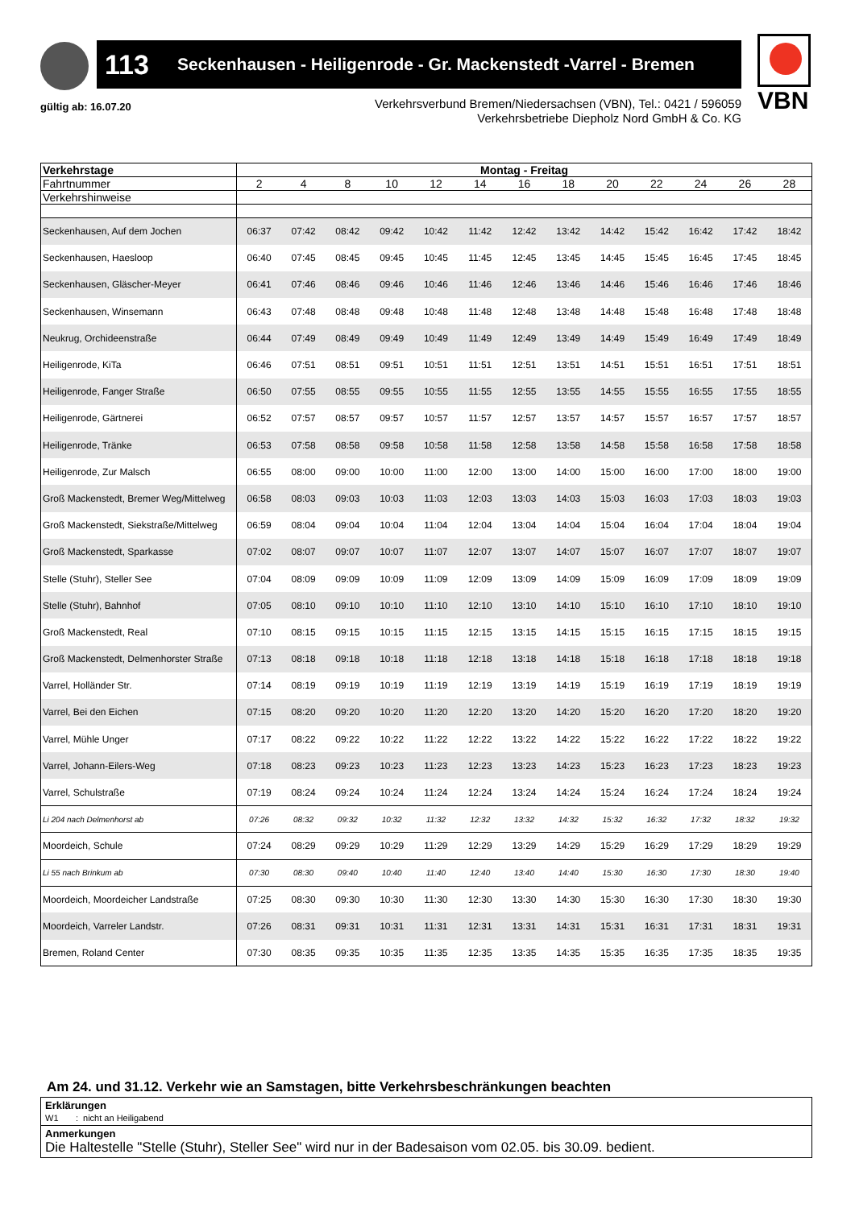113 Seckenhausen - Heiligenrode - Gr. Mackenstedt -Varrel - Bremen VBN
gültig ab: 16.07.20
Verkehrsverbund Bremen/Niedersachsen (VBN), Tel.: 0421 / 596059
Verkehrsbetriebe Diepholz Nord GmbH & Co. KG
| Verkehrstage | Montag - Freitag | | | | | | | | | | | | |
| --- | --- | --- | --- | --- | --- | --- | --- | --- | --- | --- | --- | --- | --- |
| Fahrtnummer | 2 | 4 | 8 | 10 | 12 | 14 | 16 | 18 | 20 | 22 | 24 | 26 | 28 |
| Verkehrshinweise | | | | | | | | | | | | | |
| Seckenhausen, Auf dem Jochen | 06:37 | 07:42 | 08:42 | 09:42 | 10:42 | 11:42 | 12:42 | 13:42 | 14:42 | 15:42 | 16:42 | 17:42 | 18:42 |
| Seckenhausen, Haesloop | 06:40 | 07:45 | 08:45 | 09:45 | 10:45 | 11:45 | 12:45 | 13:45 | 14:45 | 15:45 | 16:45 | 17:45 | 18:45 |
| Seckenhausen, Gläscher-Meyer | 06:41 | 07:46 | 08:46 | 09:46 | 10:46 | 11:46 | 12:46 | 13:46 | 14:46 | 15:46 | 16:46 | 17:46 | 18:46 |
| Seckenhausen, Winsemann | 06:43 | 07:48 | 08:48 | 09:48 | 10:48 | 11:48 | 12:48 | 13:48 | 14:48 | 15:48 | 16:48 | 17:48 | 18:48 |
| Neukrug, Orchideenstraße | 06:44 | 07:49 | 08:49 | 09:49 | 10:49 | 11:49 | 12:49 | 13:49 | 14:49 | 15:49 | 16:49 | 17:49 | 18:49 |
| Heiligenrode, KiTa | 06:46 | 07:51 | 08:51 | 09:51 | 10:51 | 11:51 | 12:51 | 13:51 | 14:51 | 15:51 | 16:51 | 17:51 | 18:51 |
| Heiligenrode, Fanger Straße | 06:50 | 07:55 | 08:55 | 09:55 | 10:55 | 11:55 | 12:55 | 13:55 | 14:55 | 15:55 | 16:55 | 17:55 | 18:55 |
| Heiligenrode, Gärtnerei | 06:52 | 07:57 | 08:57 | 09:57 | 10:57 | 11:57 | 12:57 | 13:57 | 14:57 | 15:57 | 16:57 | 17:57 | 18:57 |
| Heiligenrode, Tränke | 06:53 | 07:58 | 08:58 | 09:58 | 10:58 | 11:58 | 12:58 | 13:58 | 14:58 | 15:58 | 16:58 | 17:58 | 18:58 |
| Heiligenrode, Zur Malsch | 06:55 | 08:00 | 09:00 | 10:00 | 11:00 | 12:00 | 13:00 | 14:00 | 15:00 | 16:00 | 17:00 | 18:00 | 19:00 |
| Groß Mackenstedt, Bremer Weg/Mittelweg | 06:58 | 08:03 | 09:03 | 10:03 | 11:03 | 12:03 | 13:03 | 14:03 | 15:03 | 16:03 | 17:03 | 18:03 | 19:03 |
| Groß Mackenstedt, Siekstraße/Mittelweg | 06:59 | 08:04 | 09:04 | 10:04 | 11:04 | 12:04 | 13:04 | 14:04 | 15:04 | 16:04 | 17:04 | 18:04 | 19:04 |
| Groß Mackenstedt, Sparkasse | 07:02 | 08:07 | 09:07 | 10:07 | 11:07 | 12:07 | 13:07 | 14:07 | 15:07 | 16:07 | 17:07 | 18:07 | 19:07 |
| Stelle (Stuhr), Steller See | 07:04 | 08:09 | 09:09 | 10:09 | 11:09 | 12:09 | 13:09 | 14:09 | 15:09 | 16:09 | 17:09 | 18:09 | 19:09 |
| Stelle (Stuhr), Bahnhof | 07:05 | 08:10 | 09:10 | 10:10 | 11:10 | 12:10 | 13:10 | 14:10 | 15:10 | 16:10 | 17:10 | 18:10 | 19:10 |
| Groß Mackenstedt, Real | 07:10 | 08:15 | 09:15 | 10:15 | 11:15 | 12:15 | 13:15 | 14:15 | 15:15 | 16:15 | 17:15 | 18:15 | 19:15 |
| Groß Mackenstedt, Delmenhorster Straße | 07:13 | 08:18 | 09:18 | 10:18 | 11:18 | 12:18 | 13:18 | 14:18 | 15:18 | 16:18 | 17:18 | 18:18 | 19:18 |
| Varrel, Holländer Str. | 07:14 | 08:19 | 09:19 | 10:19 | 11:19 | 12:19 | 13:19 | 14:19 | 15:19 | 16:19 | 17:19 | 18:19 | 19:19 |
| Varrel, Bei den Eichen | 07:15 | 08:20 | 09:20 | 10:20 | 11:20 | 12:20 | 13:20 | 14:20 | 15:20 | 16:20 | 17:20 | 18:20 | 19:20 |
| Varrel, Mühle Unger | 07:17 | 08:22 | 09:22 | 10:22 | 11:22 | 12:22 | 13:22 | 14:22 | 15:22 | 16:22 | 17:22 | 18:22 | 19:22 |
| Varrel, Johann-Eilers-Weg | 07:18 | 08:23 | 09:23 | 10:23 | 11:23 | 12:23 | 13:23 | 14:23 | 15:23 | 16:23 | 17:23 | 18:23 | 19:23 |
| Varrel, Schulstraße | 07:19 | 08:24 | 09:24 | 10:24 | 11:24 | 12:24 | 13:24 | 14:24 | 15:24 | 16:24 | 17:24 | 18:24 | 19:24 |
| Li 204 nach Delmenhorst ab | 07:26 | 08:32 | 09:32 | 10:32 | 11:32 | 12:32 | 13:32 | 14:32 | 15:32 | 16:32 | 17:32 | 18:32 | 19:32 |
| Moordeich, Schule | 07:24 | 08:29 | 09:29 | 10:29 | 11:29 | 12:29 | 13:29 | 14:29 | 15:29 | 16:29 | 17:29 | 18:29 | 19:29 |
| Li 55 nach Brinkum ab | 07:30 | 08:30 | 09:40 | 10:40 | 11:40 | 12:40 | 13:40 | 14:40 | 15:30 | 16:30 | 17:30 | 18:30 | 19:40 |
| Moordeich, Moordeicher Landstraße | 07:25 | 08:30 | 09:30 | 10:30 | 11:30 | 12:30 | 13:30 | 14:30 | 15:30 | 16:30 | 17:30 | 18:30 | 19:30 |
| Moordeich, Varreler Landstr. | 07:26 | 08:31 | 09:31 | 10:31 | 11:31 | 12:31 | 13:31 | 14:31 | 15:31 | 16:31 | 17:31 | 18:31 | 19:31 |
| Bremen, Roland Center | 07:30 | 08:35 | 09:35 | 10:35 | 11:35 | 12:35 | 13:35 | 14:35 | 15:35 | 16:35 | 17:35 | 18:35 | 19:35 |
Am 24. und 31.12. Verkehr wie an Samstagen, bitte Verkehrsbeschränkungen beachten
Erklärungen
W1 : nicht an Heiligabend
Anmerkungen
Die Haltestelle "Stelle (Stuhr), Steller See" wird nur in der Badesaison vom 02.05. bis 30.09. bedient.